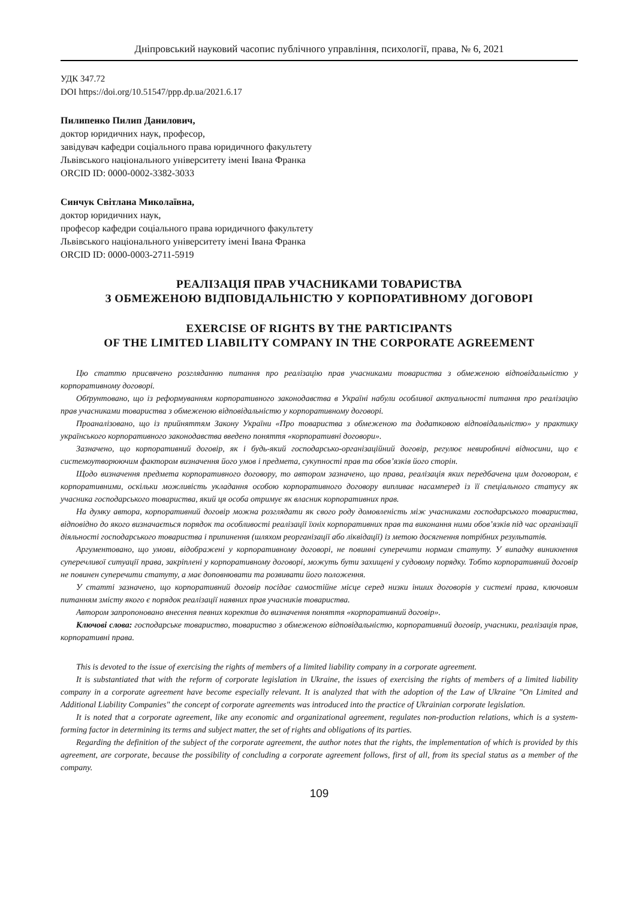Дніпровський науковий часопис публічного управління, психології, права, № 6, 2021
УДК 347.72
DOI https://doi.org/10.51547/ppp.dp.ua/2021.6.17
Пилипенко Пилип Данилович,
доктор юридичних наук, професор,
завідувач кафедри соціального права юридичного факультету
Львівського національного університету імені Івана Франка
ORCID ID: 0000-0002-3382-3033
Синчук Світлана Миколаївна,
доктор юридичних наук,
професор кафедри соціального права юридичного факультету
Львівського національного університету імені Івана Франка
ORCID ID: 0000-0003-2711-5919
РЕАЛІЗАЦІЯ ПРАВ УЧАСНИКАМИ ТОВАРИСТВА
З ОБМЕЖЕНОЮ ВІДПОВІДАЛЬНІСТЮ У КОРПОРАТИВНОМУ ДОГОВОРІ
EXERCISE OF RIGHTS BY THE PARTICIPANTS
OF THE LIMITED LIABILITY COMPANY IN THE CORPORATE AGREEMENT
Цю статтю присвячено розгляданню питання про реалізацію прав учасниками товариства з обмеженою відповідальністю у корпоративному договорі.
Обґрунтовано, що із реформуванням корпоративного законодавства в Україні набули особливої актуальності питання про реалізацію прав учасниками товариства з обмеженою відповідальністю у корпоративному договорі.
Проаналізовано, що із прийняттям Закону України «Про товариства з обмеженою та додатковою відповідальністю» у практику українського корпоративного законодавства введено поняття «корпоративні договори».
Зазначено, що корпоративний договір, як і будь-який господарсько-організаційний договір, регулює невиробничі відносини, що є системоутворюючим фактором визначення його умов і предмета, сукупності прав та обов’язків його сторін.
Щодо визначення предмета корпоративного договору, то автором зазначено, що права, реалізація яких передбачена цим договором, є корпоративними, оскільки можливість укладання особою корпоративного договору випливає насамперед із її спеціального статусу як учасника господарського товариства, який ця особа отримує як власник корпоративних прав.
На думку автора, корпоративний договір можна розглядати як свого роду домовленість між учасниками господарського товариства, відповідно до якого визначається порядок та особливості реалізації їхніх корпоративних прав та виконання ними обов’язків під час організації діяльності господарського товариства і припинення (шляхом реорганізації або ліквідації) із метою досягнення потрібних результатів.
Аргументовано, що умови, відображені у корпоративному договорі, не повинні суперечити нормам статуту. У випадку виникнення суперечливої ситуації права, закріплені у корпоративному договорі, можуть бути захищені у судовому порядку. Тобто корпоративний договір не повинен суперечити статуту, а має доповнювати та розвивати його положення.
У статті зазначено, що корпоративний договір посідає самостійне місце серед низки інших договорів у системі права, ключовим питанням змісту якого є порядок реалізації наявних прав учасників товариства.
Автором запропоновано внесення певних коректив до визначення поняття «корпоративний договір».
Ключові слова: господарське товариство, товариство з обмеженою відповідальністю, корпоративний договір, учасники, реалізація прав, корпоративні права.
This is devoted to the issue of exercising the rights of members of a limited liability company in a corporate agreement.
It is substantiated that with the reform of corporate legislation in Ukraine, the issues of exercising the rights of members of a limited liability company in a corporate agreement have become especially relevant. It is analyzed that with the adoption of the Law of Ukraine "On Limited and Additional Liability Companies" the concept of corporate agreements was introduced into the practice of Ukrainian corporate legislation.
It is noted that a corporate agreement, like any economic and organizational agreement, regulates non-production relations, which is a system-forming factor in determining its terms and subject matter, the set of rights and obligations of its parties.
Regarding the definition of the subject of the corporate agreement, the author notes that the rights, the implementation of which is provided by this agreement, are corporate, because the possibility of concluding a corporate agreement follows, first of all, from its special status as a member of the company.
109